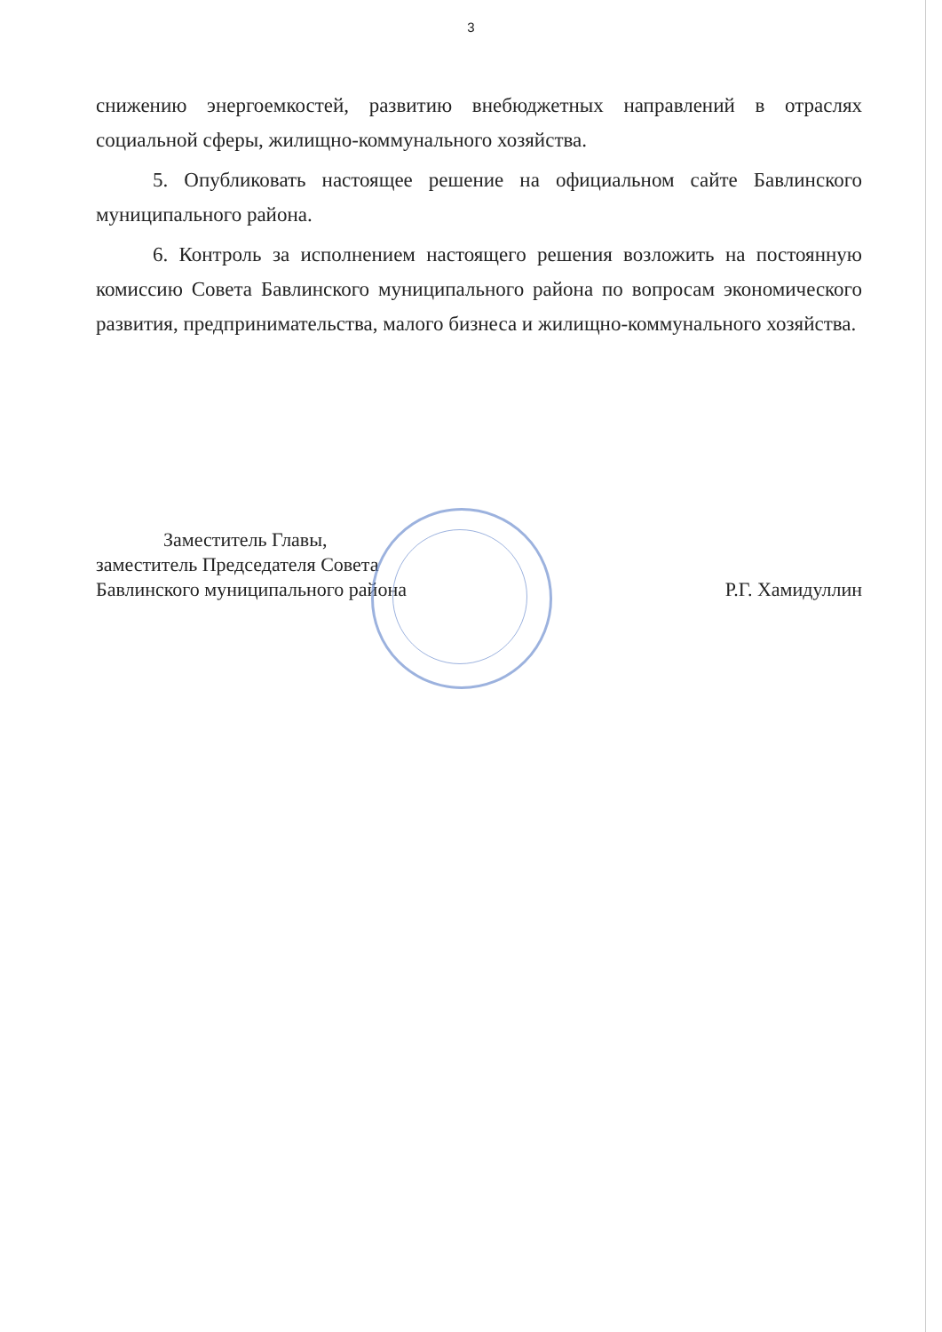3
снижению энергоемкостей, развитию внебюджетных направлений в отраслях социальной сферы, жилищно-коммунального хозяйства.
5. Опубликовать настоящее решение на официальном сайте Бавлинского муниципального района.
6. Контроль за исполнением настоящего решения возложить на постоянную комиссию Совета Бавлинского муниципального района по вопросам экономического развития, предпринимательства, малого бизнеса и жилищно-коммунального хозяйства.
Заместитель Главы,
заместитель Председателя Совета
Бавлинского муниципального района
Р.Г. Хамидуллин